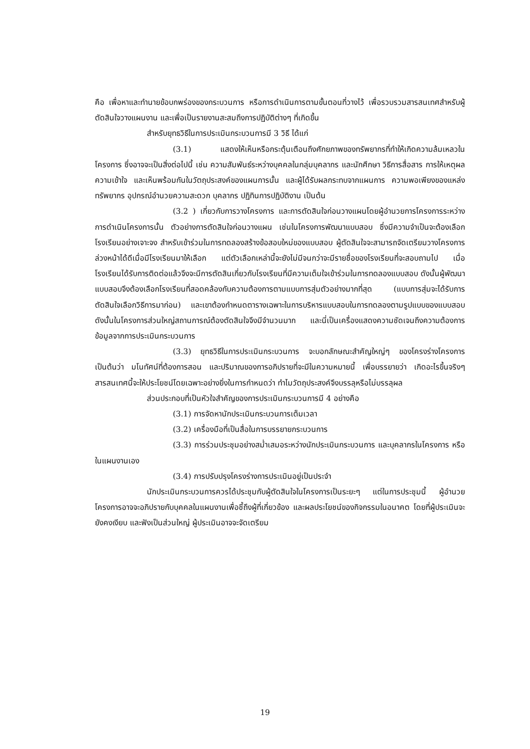คือ เพื่อหาและทำนายข้อบกพร่องของกระบวนการ หรือการดำเนินการตามขั้นตอนที่วางไว้ เพื่อรวบรวมสารสนเทศสำหรับผู้ตัดสินใจวางแผนงาน และเพื่อเป็นรายงานสะสมถึงการปฏิบัติต่างๆ ที่เกิดขึ้น
สำหรับยุทธวิธีในการประเมินกระบวนการมี 3 วิธี ได้แก่
(3.1) แสดงให้เห็นหรือกระตุ้นเตือนถึงศักยภาพของทรัพยากรที่ทำให้เกิดความล้มเหลวในโครงการ ซึ่งอาจจะเป็นสิ่งต่อไปนี้ เช่น ความสัมพันธ์ระหว่างบุคคลในกลุ่มบุคลากร และนักศึกษา วิธีการสื่อสาร การให้เหตุผล ความเข้าใจ และเห็นพร้อมกันในวัตถุประสงค์ของแผนการนั้น และผู้ได้รับผลกระทบจากแผนการ ความพอเพียงของแหล่งทรัพยากร อุปกรณ์อำนวยความสะดวก บุคลากร ปฏิทินการปฏิบัติงาน เป็นต้น
(3.2 ) เกี่ยวกับการวางโครงการ และการตัดสินใจก่อนวางแผนโดยผู้อำนวยการโครงการระหว่างการดำเนินโครงการนั้น ตัวอย่างการตัดสินใจก่อนวางแผน เช่นในโครงการพัฒนาแบบสอบ ซึ่งมีความจำเป็นจะต้องเลือกโรงเรียนอย่างเจาะจง สำหรับเข้าร่วมในการทดลองสร้างข้อสอบใหม่ของแบบสอบ ผู้ตัดสินใจจะสามารถจัดเตรียมวางโครงการล่วงหน้าได้ดีเมื่อมีโรงเรียนมาให้เลือก แต่ตัวเลือกเหล่านี้จะยังไม่มีจนกว่าจะมีรายชื่อของโรงเรียนที่จะสอบถามไป เมื่อโรงเรียนได้รับการติดต่อแล้วจึงจะมีการตัดสินเกี่ยวกับโรงเรียนที่มีความเต็มใจเข้าร่วมในการทดลองแบบสอบ ดังนั้นผู้พัฒนาแบบสอบจึงต้องเลือกโรงเรียนที่สอดคล้องกับความต้องการตามแบบการสุ่มตัวอย่างมากที่สุด (แบบการสุ่มจะได้รับการตัดสินใจเลือกวิธีการมาก่อน) และเขาต้องกำหนดตารางเฉพาะในการบริหารแบบสอบในการทดลองตามรูปแบบของแบบสอบ ดังนั้นในโครงการส่วนใหญ่สถานการณ์ต้องตัดสินใจจึงมีจำนวนมาก และนี่เป็นเครื่องแสดงความชัดเจนถึงความต้องการข้อมูลจากการประเมินกระบวนการ
(3.3) ยุทธวิธีในการประเมินกระบวนการ จะบอกลักษณะสำคัญใหญ่ๆ ของโครงร่างโครงการ เป็นต้นว่า มโนทัศน์ที่ต้องการสอน และปริมาณของการอภิปรายที่จะมีในความหมายนี้ เพื่อบรรยายว่า เกิดอะไรขึ้นจริงๆ สารสนเทศนี้จะให้ประโยชน์โดยเฉพาะอย่างยิ่งในการกำหนดว่า ทำไมวัตถุประสงค์จึงบรรลุหรือไม่บรรลุผล
ส่วนประกอบที่เป็นหัวใจสำคัญของการประเมินกระบวนการมี 4 อย่างคือ
(3.1) การจัดหานักประเมินกระบวนการเต็มเวลา
(3.2) เครื่องมือที่เป็นสื่อในการบรรยายกระบวนการ
(3.3) การร่วมประชุมอย่างสม่ำเสมอระหว่างนักประเมินกระบวนการ และบุคลากรในโครงการ หรือในแผนงานเอง
(3.4) การปรับปรุงโครงร่างการประเมินอยู่เป็นประจำ
นักประเมินกระบวนการควรได้ประชุมกับผู้ตัดสินใจในโครงการเป็นระยะๆ แต่ในการประชุมนี้ ผู้อำนวยโครงการอาจจะอภิปรายกับบุคคลในแผนงานเพื่อชี้ถึงผู้ที่เกี่ยวข้อง และผลประโยชน์ของกิจกรรมในอนาคต โดยที่ผู้ประเมินจะยังคงเงียบ และฟังเป็นส่วนใหญ่ ผู้ประเมินอาจจะจัดเตรียม
19